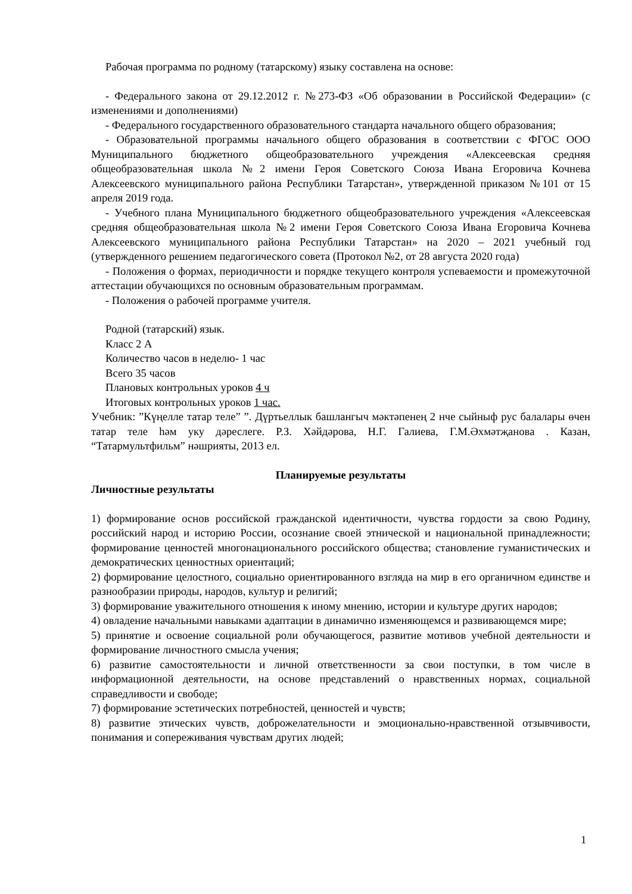Рабочая программа по родному (татарскому) языку составлена на основе:
- Федерального закона от 29.12.2012 г. №273-ФЗ «Об образовании в Российской Федерации» (с изменениями и дополнениями)
- Федерального государственного образовательного стандарта начального общего образования;
- Образовательной программы начального общего образования в соответствии с ФГОС ООО Муниципального бюджетного общеобразовательного учреждения «Алексеевская средняя общеобразовательная школа №2 имени Героя Советского Союза Ивана Егоровича Кочнева Алексеевского муниципального района Республики Татарстан», утвержденной приказом №101 от 15 апреля 2019 года.
- Учебного плана Муниципального бюджетного общеобразовательного учреждения «Алексеевская средняя общеобразовательная школа №2 имени Героя Советского Союза Ивана Егоровича Кочнева Алексеевского муниципального района Республики Татарстан» на 2020 – 2021 учебный год (утвержденного решением педагогического совета (Протокол №2, от 28 августа 2020 года)
- Положения о формах, периодичности и порядке текущего контроля успеваемости и промежуточной аттестации обучающихся по основным образовательным программам.
- Положения о рабочей программе учителя.
Родной (татарский) язык.
Класс 2 А
Количество часов в неделю- 1 час
Всего 35 часов
Плановых контрольных уроков 4 ч
Итоговых контрольных уроков 1 час.
Учебник: ”Күңелле татар теле” ”. Дүртьеллык башлангыч мәктәпенең 2 нче сыйныф рус балалары өчен татар теле һәм уку дәреслеге. Р.З. Хәйдәрова, Н.Г. Галиева, Г.М.Әхмәтҗанова . Казан, “Татармультфильм” нәшрияты, 2013 ел.
Планируемые результаты
Личностные результаты
1) формирование основ российской гражданской идентичности, чувства гордости за свою Родину, российский народ и историю России, осознание своей этнической и национальной принадлежности; формирование ценностей многонационального российского общества; становление гуманистических и демократических ценностных ориентаций;
2) формирование целостного, социально ориентированного взгляда на мир в его органичном единстве и разнообразии природы, народов, культур и религий;
3) формирование уважительного отношения к иному мнению, истории и культуре других народов;
4) овладение начальными навыками адаптации в динамично изменяющемся и развивающемся мире;
5) принятие и освоение социальной роли обучающегося, развитие мотивов учебной деятельности и формирование личностного смысла учения;
6) развитие самостоятельности и личной ответственности за свои поступки, в том числе в информационной деятельности, на основе представлений о нравственных нормах, социальной справедливости и свободе;
7) формирование эстетических потребностей, ценностей и чувств;
8) развитие этических чувств, доброжелательности и эмоционально-нравственной отзывчивости, понимания и сопереживания чувствам других людей;
1